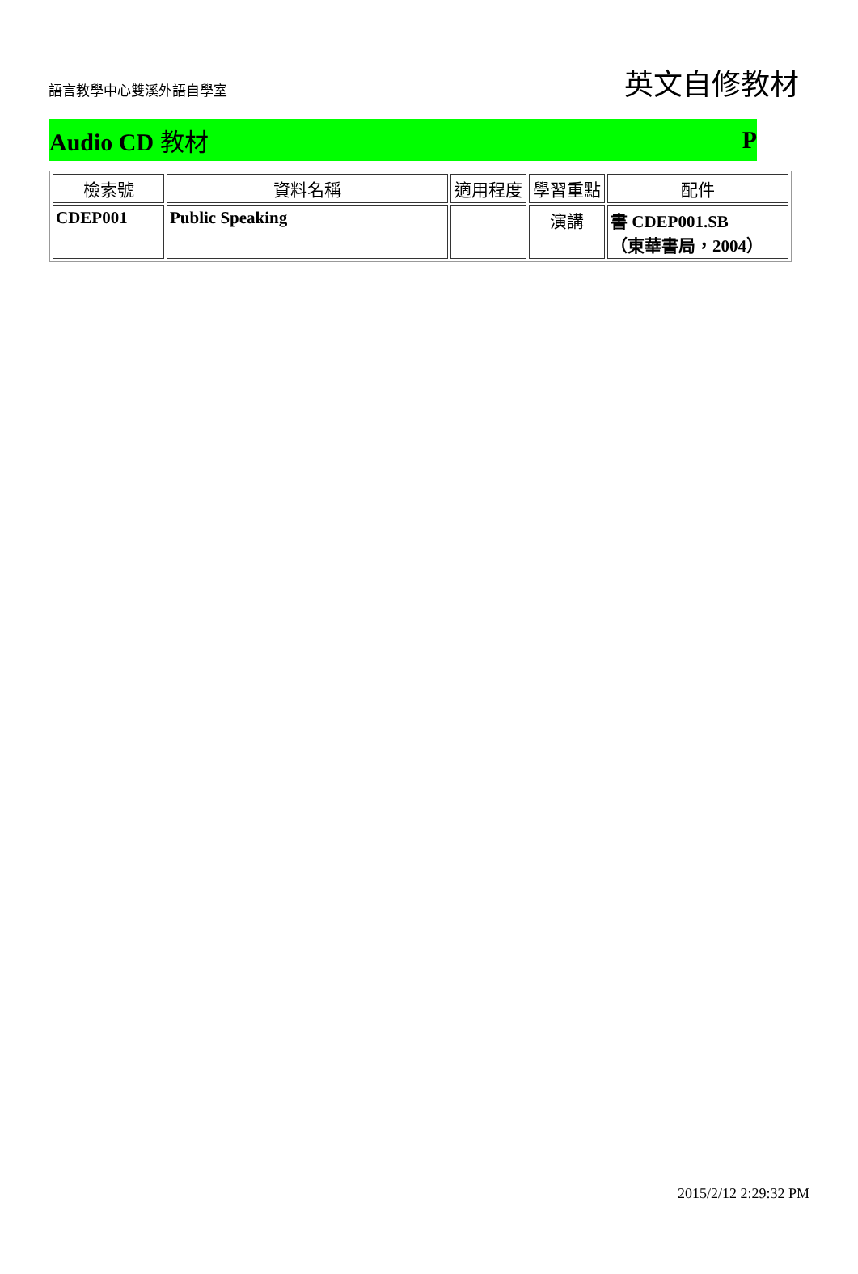語言教學中心雙溪外語自學室
英文自修教材
Audio CD 教材 P
| 檢索號 | 資料名稱 | 適用程度 | 學習重點 | 配件 |
| --- | --- | --- | --- | --- |
| CDEP001 | Public Speaking | | 演講 | 書 CDEP001.SB （東華書局，2004） |
2015/2/12 2:29:32 PM